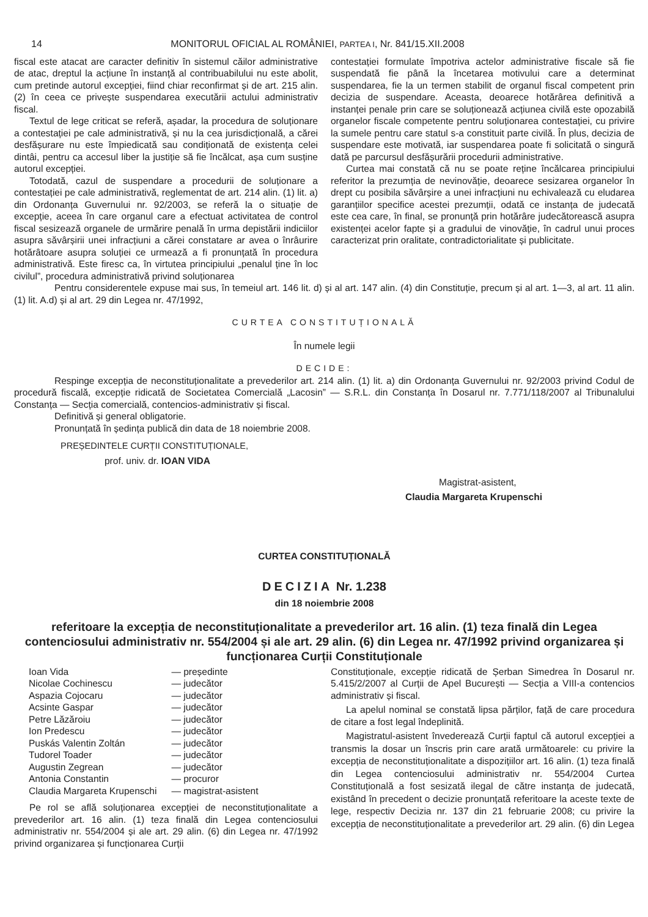14 MONITORUL OFICIAL AL ROMÂNIEI, PARTEA I, Nr. 841/15.XII.2008
fiscal este atacat are caracter definitiv în sistemul căilor administrative de atac, dreptul la acțiune în instanță al contribuabilului nu este abolit, cum pretinde autorul excepției, fiind chiar reconfirmat și de art. 215 alin. (2) în ceea ce privește suspendarea executării actului administrativ fiscal.
Textul de lege criticat se referă, așadar, la procedura de soluționare a contestației pe cale administrativă, și nu la cea jurisdicțională, a cărei desfășurare nu este împiedicată sau condiționată de existența celei dintâi, pentru ca accesul liber la justiție să fie încălcat, așa cum susține autorul excepției.
Totodată, cazul de suspendare a procedurii de soluționare a contestației pe cale administrativă, reglementat de art. 214 alin. (1) lit. a) din Ordonanța Guvernului nr. 92/2003, se referă la o situație de excepție, aceea în care organul care a efectuat activitatea de control fiscal sesizează organele de urmărire penală în urma depistării indiciilor asupra săvârșirii unei infracțiuni a cărei constatare ar avea o înrâurire hotărâtoare asupra soluției ce urmează a fi pronunțată în procedura administrativă. Este firesc ca, în virtutea principiului „penalul ține în loc civilul”, procedura administrativă privind soluționarea
contestației formulate împotriva actelor administrative fiscale să fie suspendată fie până la încetarea motivului care a determinat suspendarea, fie la un termen stabilit de organul fiscal competent prin decizia de suspendare. Aceasta, deoarece hotărârea definitivă a instanței penale prin care se soluționează acțiunea civilă este opozabilă organelor fiscale competente pentru soluționarea contestației, cu privire la sumele pentru care statul s-a constituit parte civilă. În plus, decizia de suspendare este motivată, iar suspendarea poate fi solicitată o singură dată pe parcursul desfășurării procedurii administrative.
Curtea mai constată că nu se poate reține încălcarea principiului referitor la prezumția de nevinovăție, deoarece sesizarea organelor în drept cu posibila săvârșire a unei infracțiuni nu echivalează cu eludarea garanțiilor specifice acestei prezumții, odată ce instanța de judecată este cea care, în final, se pronunță prin hotărâre judecătorească asupra existenței acelor fapte și a gradului de vinovăție, în cadrul unui proces caracterizat prin oralitate, contradictorialitate și publicitate.
Pentru considerentele expuse mai sus, în temeiul art. 146 lit. d) și al art. 147 alin. (4) din Constituție, precum și al art. 1—3, al art. 11 alin. (1) lit. A.d) și al art. 29 din Legea nr. 47/1992,
CURTEA CONSTITUȚIONALĂ
În numele legii
DECIDE:
Respinge excepția de neconstituționalitate a prevederilor art. 214 alin. (1) lit. a) din Ordonanța Guvernului nr. 92/2003 privind Codul de procedură fiscală, excepție ridicată de Societatea Comercială „Lacosin” — S.R.L. din Constanța în Dosarul nr. 7.771/118/2007 al Tribunalului Constanța — Secția comercială, contencios-administrativ și fiscal.
Definitivă și general obligatorie.
Pronunțată în ședința publică din data de 18 noiembrie 2008.
PREȘEDINTELE CURȚII CONSTITUȚIONALE,
prof. univ. dr. IOAN VIDA
Magistrat-asistent,
Claudia Margareta Krupenschi
CURTEA CONSTITUȚIONALĂ
DECIZIA Nr. 1.238
din 18 noiembrie 2008
referitoare la excepția de neconstituționalitate a prevederilor art. 16 alin. (1) teza finală din Legea contenciosului administrativ nr. 554/2004 și ale art. 29 alin. (6) din Legea nr. 47/1992 privind organizarea și funcționarea Curții Constituționale
| Ioan Vida | — președinte |
| Nicolae Cochinescu | — judecător |
| Aspazia Cojocaru | — judecător |
| Acsinte Gaspar | — judecător |
| Petre Lăzăroiu | — judecător |
| Ion Predescu | — judecător |
| Puskás Valentin Zoltán | — judecător |
| Tudorel Toader | — judecător |
| Augustin Zegrean | — judecător |
| Antonia Constantin | — procuror |
| Claudia Margareta Krupenschi | — magistrat-asistent |
Pe rol se află soluționarea excepției de neconstituționalitate a prevederilor art. 16 alin. (1) teza finală din Legea contenciosului administrativ nr. 554/2004 și ale art. 29 alin. (6) din Legea nr. 47/1992 privind organizarea și funcționarea Curții
Constituționale, excepție ridicată de Șerban Simedrea în Dosarul nr. 5.415/2/2007 al Curții de Apel București — Secția a VIII-a contencios administrativ și fiscal.
La apelul nominal se constată lipsa părților, față de care procedura de citare a fost legal îndeplinită.
Magistratul-asistent învederează Curții faptul că autorul excepției a transmis la dosar un înscris prin care arată următoarele: cu privire la excepția de neconstituționalitate a dispozițiilor art. 16 alin. (1) teza finală din Legea contenciosului administrativ nr. 554/2004 Curtea Constituțională a fost sesizată ilegal de către instanța de judecată, existând în precedent o decizie pronunțată referitoare la aceste texte de lege, respectiv Decizia nr. 137 din 21 februarie 2008; cu privire la excepția de neconstituționalitate a prevederilor art. 29 alin. (6) din Legea